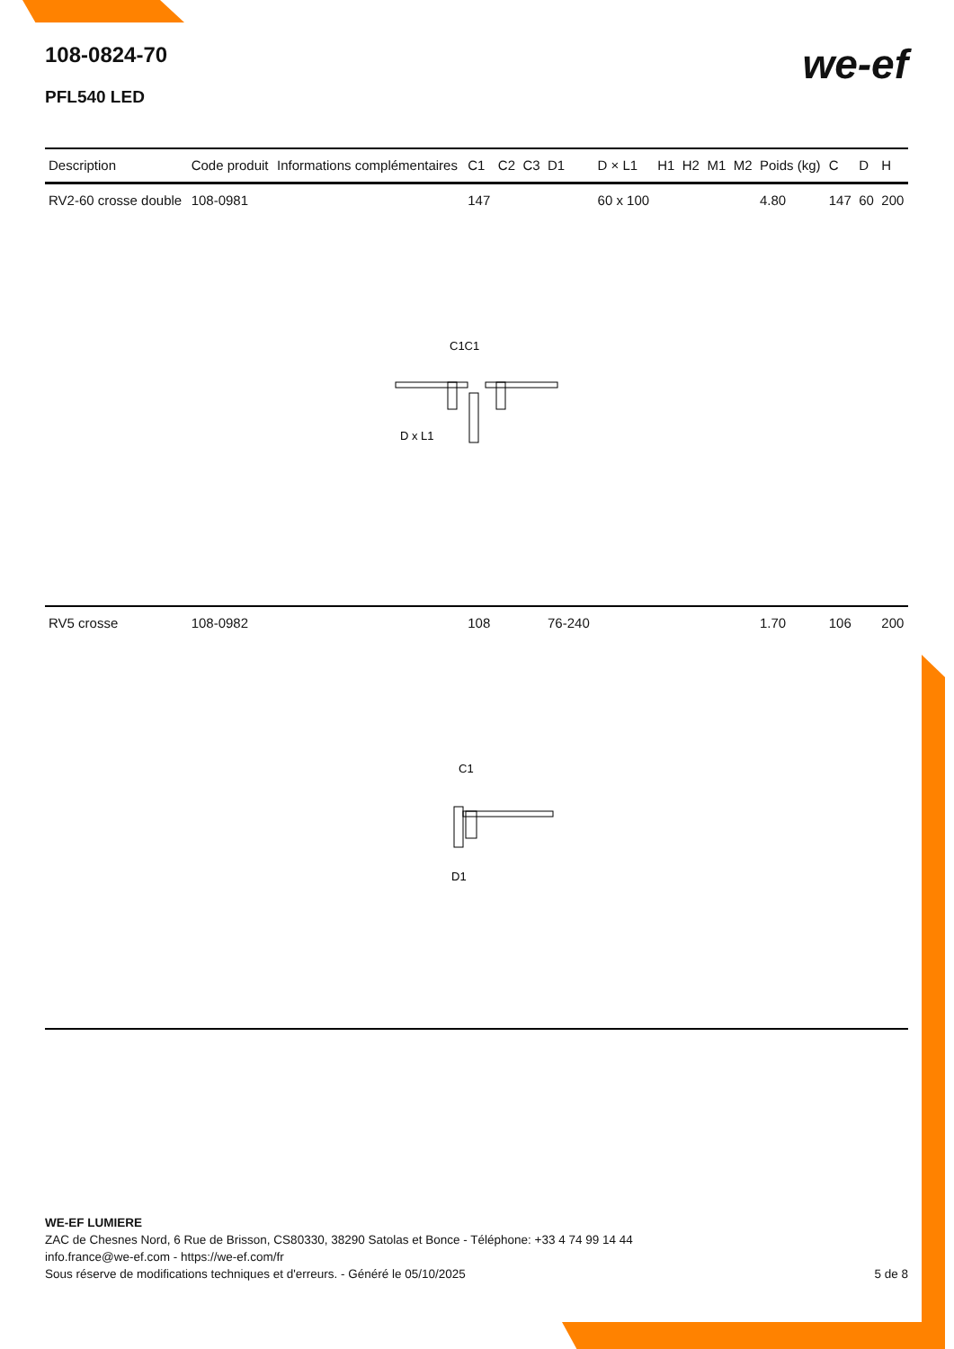we-ef
108-0824-70
PFL540 LED
| Description | Code produit | Informations complémentaires | C1 | C2 | C3 | D1 | D × L1 | H1 | H2 | M1 | M2 | Poids (kg) | C | D | H |
| --- | --- | --- | --- | --- | --- | --- | --- | --- | --- | --- | --- | --- | --- | --- | --- |
| RV2-60 crosse double | 108-0981 | | 147 | | | | 60 x 100 | | | | | 4.80 | 147 | 60 | 200 |
| C1C1 D x L1 | | | | | | | | | | | | | | | |
| RV5 crosse | 108-0982 | | 108 | | | 76-240 | | | | | | 1.70 | 106 | | 200 |
| C1 D1 | | | | | | | | | | | | | | | |
WE-EF LUMIERE
ZAC de Chesnes Nord, 6 Rue de Brisson, CS80330, 38290 Satolas et Bonce - Téléphone: +33 4 74 99 14 44
info.france@we-ef.com - https://we-ef.com/fr
Sous réserve de modifications techniques et d'erreurs. - Généré le 05/10/2025 5 de 8